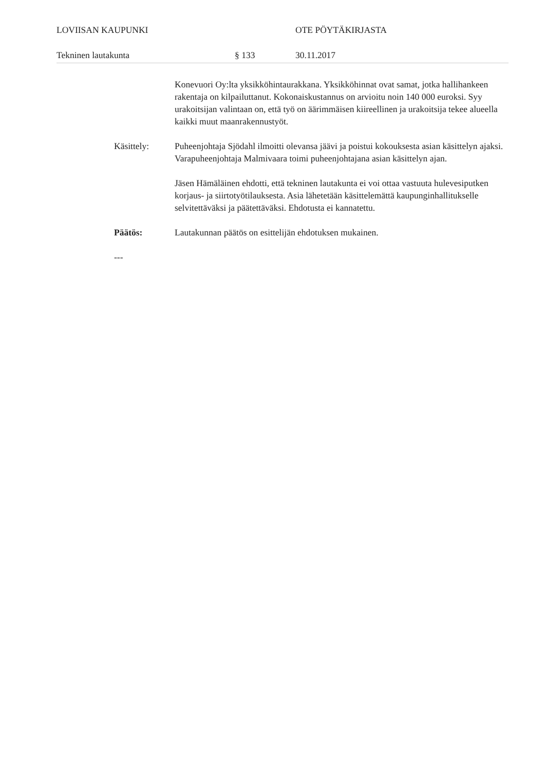LOVIISAN KAUPUNKI OTE PÖYTÄKIRJASTA
Tekninen lautakunta § 133 30.11.2017
Konevuori Oy:lta yksikköhintaurakkana. Yksikköhinnat ovat samat, jotka hallihankeen rakentaja on kilpailuttanut. Kokonaiskustannus on arvioitu noin 140 000 euroksi. Syy urakoitsijan valintaan on, että työ on äärimmäisen kiireellinen ja urakoitsija tekee alueella kaikki muut maanrakennustyöt.
Käsittely: Puheenjohtaja Sjödahl ilmoitti olevansa jäävi ja poistui kokouksesta asian käsittelyn ajaksi. Varapuheenjohtaja Malmivaara toimi puheenjohtajana asian käsittelyn ajan.
Jäsen Hämäläinen ehdotti, että tekninen lautakunta ei voi ottaa vastuuta hulevesiputken korjaus- ja siirtotyötilauksesta. Asia lähetetään käsittelemättä kaupunginhallitukselle selvitettäväksi ja päätettäväksi. Ehdotusta ei kannatettu.
Päätös: Lautakunnan päätös on esittelijän ehdotuksen mukainen.
---